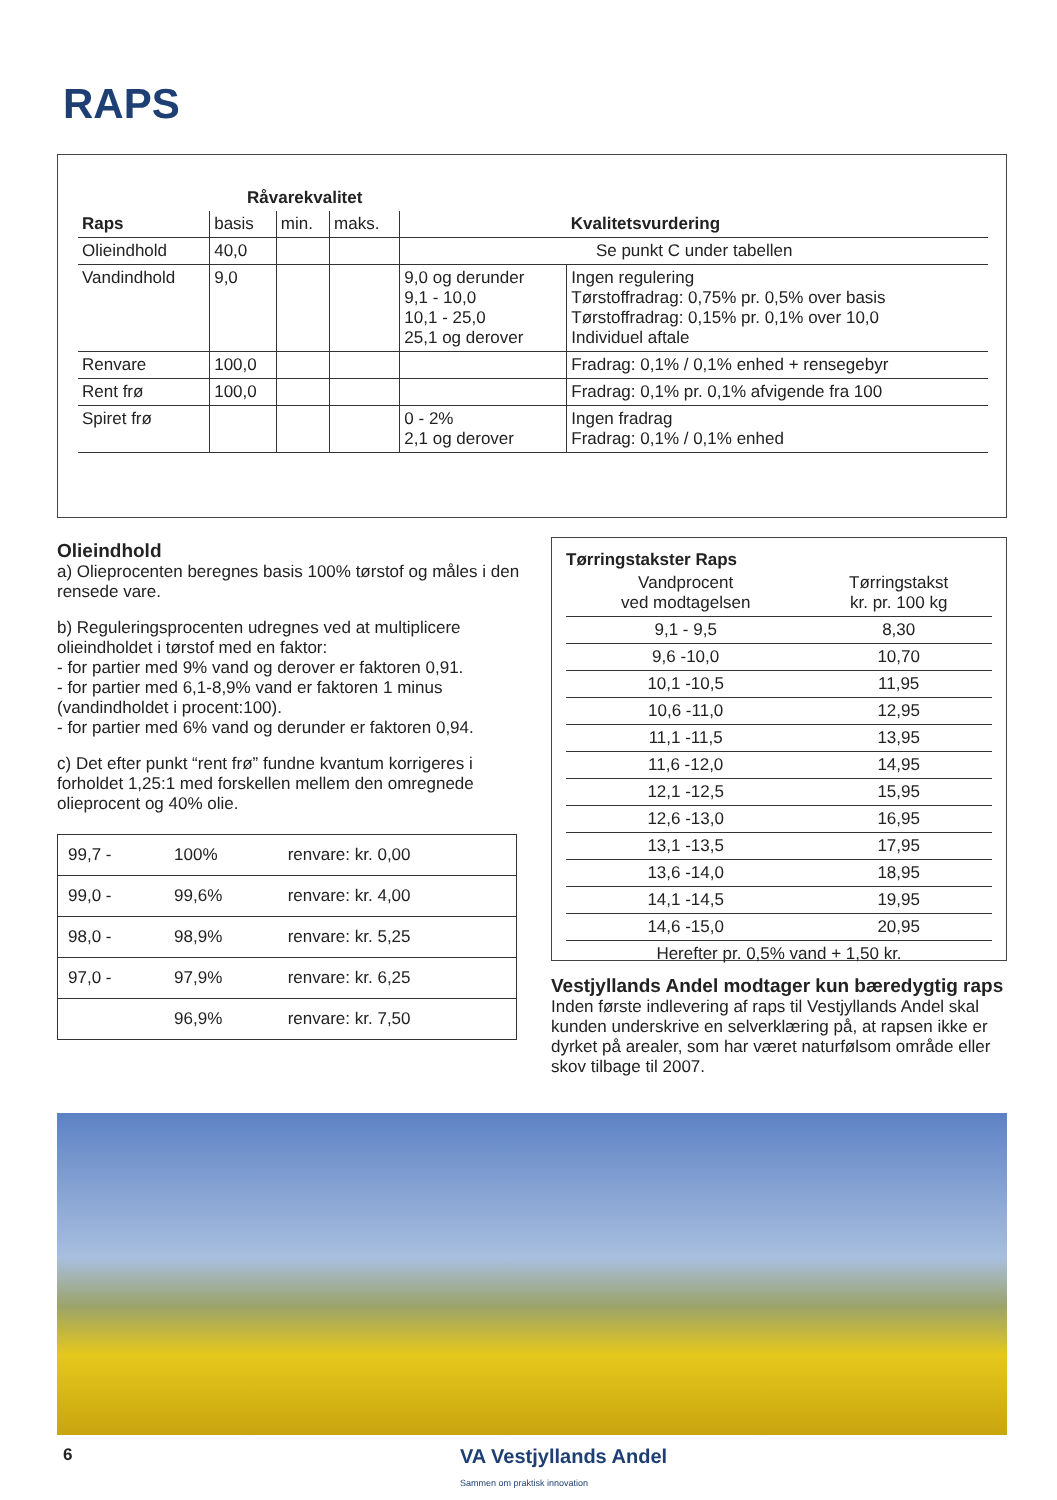RAPS
| | Råvarekvalitet | | | | |
| --- | --- | --- | --- | --- | --- |
| Raps | basis | min. | maks. | | Kvalitetsvurdering |
| Olieindhold | 40,0 | | | Se punkt C under tabellen | |
| Vandindhold | 9,0 | | | 9,0 og derunder 9,1 - 10,0 10,1 - 25,0 25,1 og derover | Ingen regulering Tørstoffradrag: 0,75% pr. 0,5% over basis Tørstoffradrag: 0,15% pr. 0,1% over 10,0 Individuel aftale |
| Renvare | 100,0 | | | | Fradrag: 0,1% / 0,1% enhed + rensegebyr |
| Rent frø | 100,0 | | | | Fradrag: 0,1% pr. 0,1% afvigende fra 100 |
| Spiret frø | | | | 0 - 2% 2,1 og derover | Ingen fradrag Fradrag: 0,1% / 0,1% enhed |
Olieindhold
a) Olieprocenten beregnes basis 100% tørstof og måles i den rensede vare.
b) Reguleringsprocenten udregnes ved at multiplicere olieindholdet i tørstof med en faktor:
- for partier med 9% vand og derover er faktoren 0,91.
- for partier med 6,1-8,9% vand er faktoren 1 minus (vandindholdet i procent:100).
- for partier med 6% vand og derunder er faktoren 0,94.
c) Det efter punkt “rent frø” fundne kvantum korrigeres i forholdet 1,25:1 med forskellen mellem den omregnede olieprocent og 40% olie.
| 99,7 - | 100% | renvare: kr. 0,00 |
| 99,0 - | 99,6% | renvare: kr. 4,00 |
| 98,0 - | 98,9% | renvare: kr. 5,25 |
| 97,0 - | 97,9% | renvare: kr. 6,25 |
| | 96,9% | renvare: kr. 7,50 |
Tørringstakster Raps
| Vandprocent ved modtagelsen | Tørringstakst kr. pr. 100 kg |
| 9,1 - 9,5 | 8,30 |
| 9,6 -10,0 | 10,70 |
| 10,1 -10,5 | 11,95 |
| 10,6 -11,0 | 12,95 |
| 11,1 -11,5 | 13,95 |
| 11,6 -12,0 | 14,95 |
| 12,1 -12,5 | 15,95 |
| 12,6 -13,0 | 16,95 |
| 13,1 -13,5 | 17,95 |
| 13,6 -14,0 | 18,95 |
| 14,1 -14,5 | 19,95 |
| 14,6 -15,0 | 20,95 |
| Herefter pr. 0,5% vand + 1,50 kr. | |
Vestjyllands Andel modtager kun bæredygtig raps
Inden første indlevering af raps til Vestjyllands Andel skal kunden underskrive en selverklæring på, at rapsen ikke er dyrket på arealer, som har været naturfølsom område eller skov tilbage til 2007.
6
VA Vestjyllands Andel
Sammen om praktisk innovation